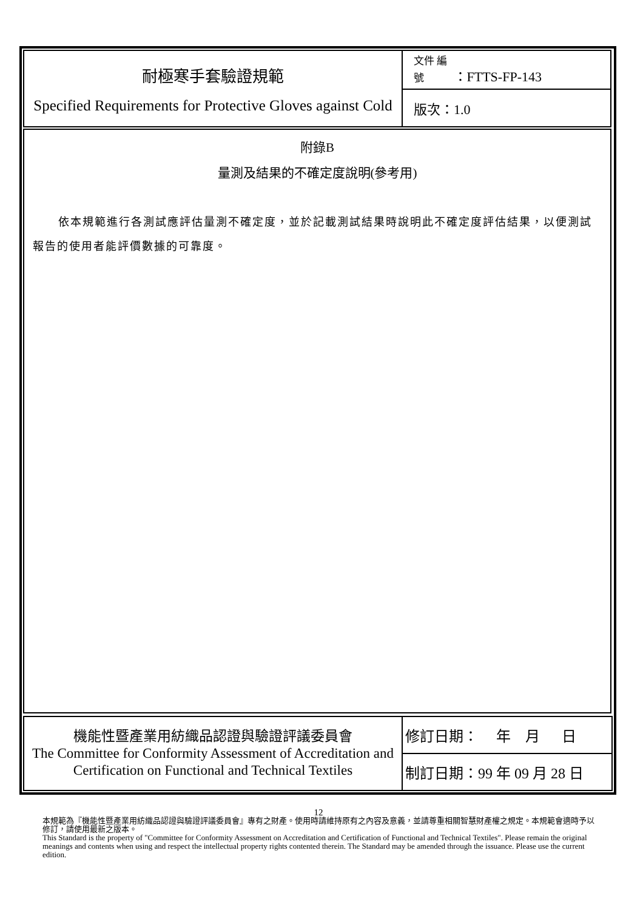| 耐極寒手套驗證規範 Specified Requirements for Protective Gloves against Cold | 文件 編號 ：FTTS-FP-143 |
| | 版次：1.0 |
附錄B
量測及結果的不確定度說明(參考用)
依本規範進行各測試應評估量測不確定度，並於記載測試結果時說明此不確定度評估結果，以便測試報告的使用者能評價數據的可靠度。
| 機能性暨產業用紡織品認證與驗證評議委員會 The Committee for Conformity Assessment of Accreditation and Certification on Functional and Technical Textiles | 修訂日期： 年 月 日 |
| | 制訂日期：99 年 09 月 28 日 |
12
本規範為『機能性暨產業用紡織品認證與驗證評議委員會』專有之財產。使用時請維持原有之內容及意義，並請尊重相關智慧財產權之規定。本規範會適時予以修訂，請使用最新之版本。
This Standard is the property of "Committee for Conformity Assessment on Accreditation and Certification of Functional and Technical Textiles". Please remain the original meanings and contents when using and respect the intellectual property rights contented therein. The Standard may be amended through the issuance. Please use the current edition.